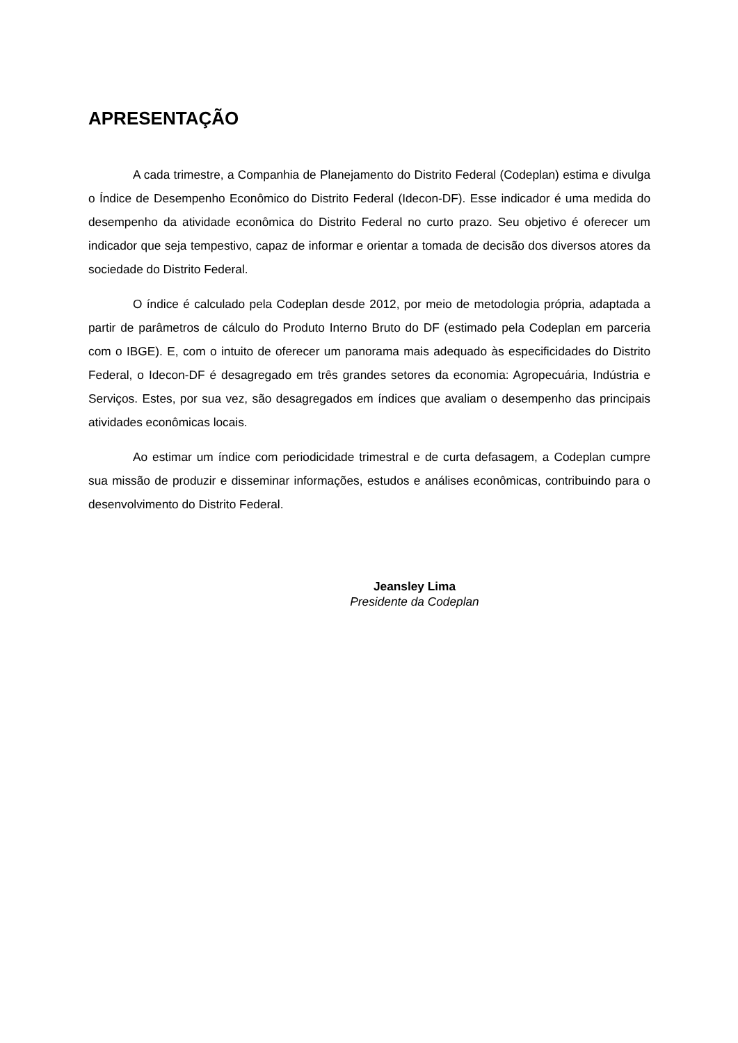APRESENTAÇÃO
A cada trimestre, a Companhia de Planejamento do Distrito Federal (Codeplan) estima e divulga o Índice de Desempenho Econômico do Distrito Federal (Idecon-DF). Esse indicador é uma medida do desempenho da atividade econômica do Distrito Federal no curto prazo. Seu objetivo é oferecer um indicador que seja tempestivo, capaz de informar e orientar a tomada de decisão dos diversos atores da sociedade do Distrito Federal.
O índice é calculado pela Codeplan desde 2012, por meio de metodologia própria, adaptada a partir de parâmetros de cálculo do Produto Interno Bruto do DF (estimado pela Codeplan em parceria com o IBGE). E, com o intuito de oferecer um panorama mais adequado às especificidades do Distrito Federal, o Idecon-DF é desagregado em três grandes setores da economia: Agropecuária, Indústria e Serviços. Estes, por sua vez, são desagregados em índices que avaliam o desempenho das principais atividades econômicas locais.
Ao estimar um índice com periodicidade trimestral e de curta defasagem, a Codeplan cumpre sua missão de produzir e disseminar informações, estudos e análises econômicas, contribuindo para o desenvolvimento do Distrito Federal.
Jeansley Lima
Presidente da Codeplan